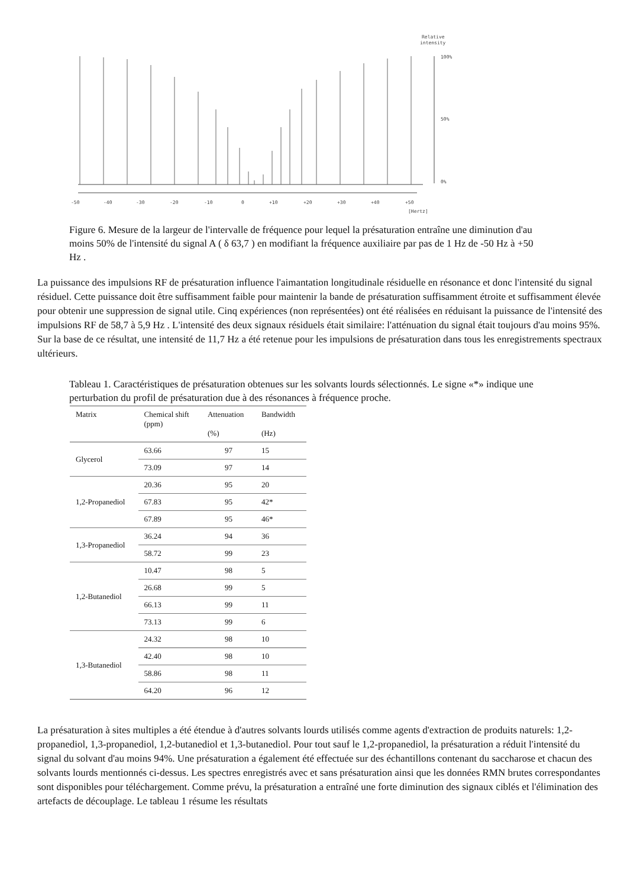Relative
intensity
100%
50%
0%
-50
-40
-30
-20
-10
0
+10
+20
+30
+40
+50
[Hertz]
Figure 6. Mesure de la largeur de l'intervalle de fréquence pour lequel la présaturation entraîne une diminution d'au moins 50% de l'intensité du signal A ( δ 63,7 ) en modifiant la fréquence auxiliaire par pas de 1 Hz de -50 Hz à +50 Hz .
La puissance des impulsions RF de présaturation influence l'aimantation longitudinale résiduelle en résonance et donc l'intensité du signal résiduel. Cette puissance doit être suffisamment faible pour maintenir la bande de présaturation suffisamment étroite et suffisamment élevée pour obtenir une suppression de signal utile. Cinq expériences (non représentées) ont été réalisées en réduisant la puissance de l'intensité des impulsions RF de 58,7 à 5,9 Hz . L'intensité des deux signaux résiduels était similaire: l'atténuation du signal était toujours d'au moins 95%. Sur la base de ce résultat, une intensité de 11,7 Hz a été retenue pour les impulsions de présaturation dans tous les enregistrements spectraux ultérieurs.
Tableau 1. Caractéristiques de présaturation obtenues sur les solvants lourds sélectionnés. Le signe «*» indique une perturbation du profil de présaturation due à des résonances à fréquence proche.
| Matrix | Chemical shift (ppm) | Attenuation (%) | Bandwidth (Hz) |
| --- | --- | --- | --- |
| Glycerol | 63.66 | 97 | 15 |
| | 73.09 | 97 | 14 |
| 1,2-Propanediol | 20.36 | 95 | 20 |
| | 67.83 | 95 | 42* |
| | 67.89 | 95 | 46* |
| 1,3-Propanediol | 36.24 | 94 | 36 |
| | 58.72 | 99 | 23 |
| 1,2-Butanediol | 10.47 | 98 | 5 |
| | 26.68 | 99 | 5 |
| | 66.13 | 99 | 11 |
| | 73.13 | 99 | 6 |
| 1,3-Butanediol | 24.32 | 98 | 10 |
| | 42.40 | 98 | 10 |
| | 58.86 | 98 | 11 |
| | 64.20 | 96 | 12 |
La présaturation à sites multiples a été étendue à d'autres solvants lourds utilisés comme agents d'extraction de produits naturels: 1,2-propanediol, 1,3-propanediol, 1,2-butanediol et 1,3-butanediol. Pour tout sauf le 1,2-propanediol, la présaturation a réduit l'intensité du signal du solvant d'au moins 94%. Une présaturation a également été effectuée sur des échantillons contenant du saccharose et chacun des solvants lourds mentionnés ci-dessus. Les spectres enregistrés avec et sans présaturation ainsi que les données RMN brutes correspondantes sont disponibles pour téléchargement. Comme prévu, la présaturation a entraîné une forte diminution des signaux ciblés et l'élimination des artefacts de découplage. Le tableau 1 résume les résultats